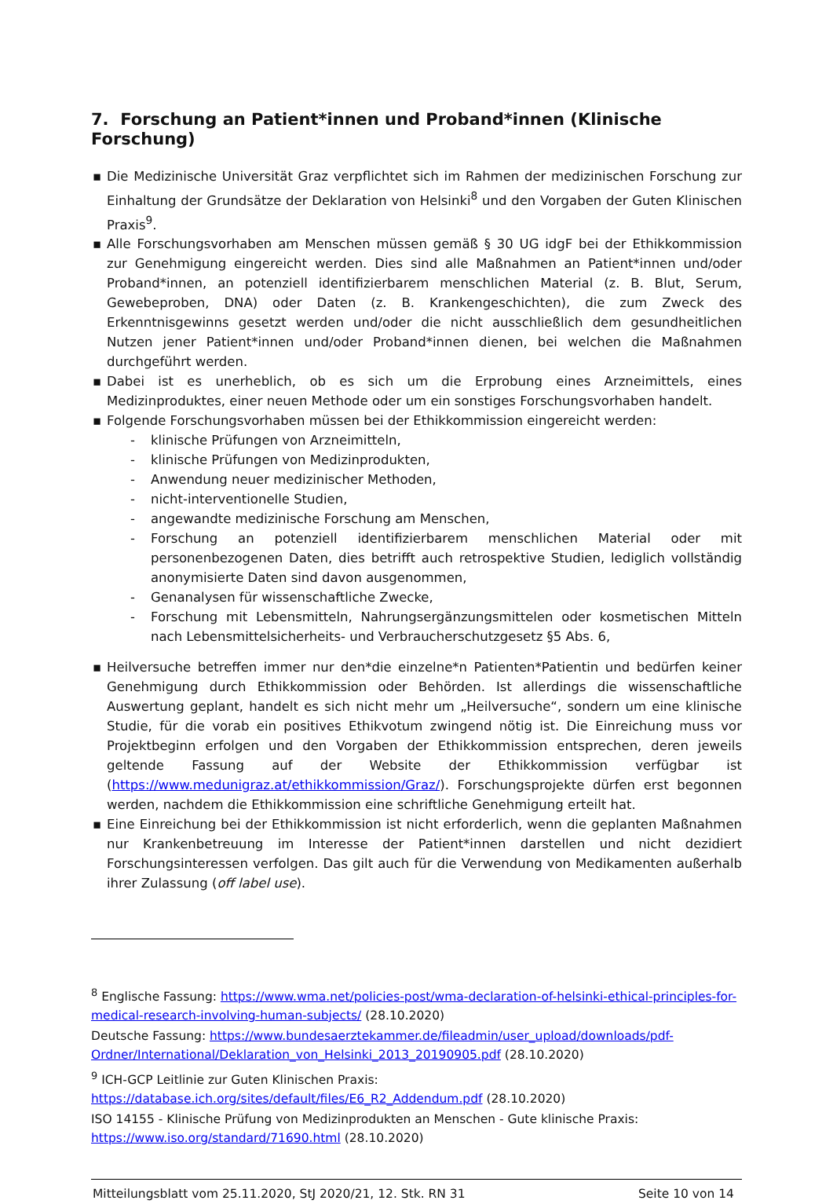7. Forschung an Patient*innen und Proband*innen (Klinische Forschung)
▪ Die Medizinische Universität Graz verpflichtet sich im Rahmen der medizinischen Forschung zur Einhaltung der Grundsätze der Deklaration von Helsinki<sup>8</sup> und den Vorgaben der Guten Klinischen Praxis<sup>9</sup>.
▪ Alle Forschungsvorhaben am Menschen müssen gemäß § 30 UG idgF bei der Ethikkommission zur Genehmigung eingereicht werden. Dies sind alle Maßnahmen an Patient*innen und/oder Proband*innen, an potenziell identifizierbarem menschlichen Material (z. B. Blut, Serum, Gewebeproben, DNA) oder Daten (z. B. Krankengeschichten), die zum Zweck des Erkenntnisgewinns gesetzt werden und/oder die nicht ausschließlich dem gesundheitlichen Nutzen jener Patient*innen und/oder Proband*innen dienen, bei welchen die Maßnahmen durchgeführt werden.
▪ Dabei ist es unerheblich, ob es sich um die Erprobung eines Arzneimittels, eines Medizinproduktes, einer neuen Methode oder um ein sonstiges Forschungsvorhaben handelt.
▪ Folgende Forschungsvorhaben müssen bei der Ethikkommission eingereicht werden:
- klinische Prüfungen von Arzneimitteln,
- klinische Prüfungen von Medizinprodukten,
- Anwendung neuer medizinischer Methoden,
- nicht-interventionelle Studien,
- angewandte medizinische Forschung am Menschen,
- Forschung an potenziell identifizierbarem menschlichen Material oder mit personenbezogenen Daten, dies betrifft auch retrospektive Studien, lediglich vollständig anonymisierte Daten sind davon ausgenommen,
- Genanalysen für wissenschaftliche Zwecke,
- Forschung mit Lebensmitteln, Nahrungsergänzungsmittelen oder kosmetischen Mitteln nach Lebensmittelsicherheits- und Verbraucherschutzgesetz §5 Abs. 6,
▪ Heilversuche betreffen immer nur den*die einzelne*n Patienten*Patientin und bedürfen keiner Genehmigung durch Ethikkommission oder Behörden. Ist allerdings die wissenschaftliche Auswertung geplant, handelt es sich nicht mehr um „Heilversuche“, sondern um eine klinische Studie, für die vorab ein positives Ethikvotum zwingend nötig ist. Die Einreichung muss vor Projektbeginn erfolgen und den Vorgaben der Ethikkommission entsprechen, deren jeweils geltende Fassung auf der Website der Ethikkommission verfügbar ist (https://www.medunigraz.at/ethikkommission/Graz/). Forschungsprojekte dürfen erst begonnen werden, nachdem die Ethikkommission eine schriftliche Genehmigung erteilt hat.
▪ Eine Einreichung bei der Ethikkommission ist nicht erforderlich, wenn die geplanten Maßnahmen nur Krankenbetreuung im Interesse der Patient*innen darstellen und nicht dezidiert Forschungsinteressen verfolgen. Das gilt auch für die Verwendung von Medikamenten außerhalb ihrer Zulassung (off label use).
<sup>8</sup> Englische Fassung: https://www.wma.net/policies-post/wma-declaration-of-helsinki-ethical-principles-for-medical-research-involving-human-subjects/ (28.10.2020)
Deutsche Fassung: https://www.bundesaerztekammer.de/fileadmin/user_upload/downloads/pdf-Ordner/International/Deklaration_von_Helsinki_2013_20190905.pdf (28.10.2020)
<sup>9</sup> ICH-GCP Leitlinie zur Guten Klinischen Praxis:
https://database.ich.org/sites/default/files/E6_R2_Addendum.pdf (28.10.2020)
ISO 14155 - Klinische Prüfung von Medizinprodukten an Menschen - Gute klinische Praxis:
https://www.iso.org/standard/71690.html (28.10.2020)
Mitteilungsblatt vom 25.11.2020, StJ 2020/21, 12. Stk. RN 31 Seite 10 von 14